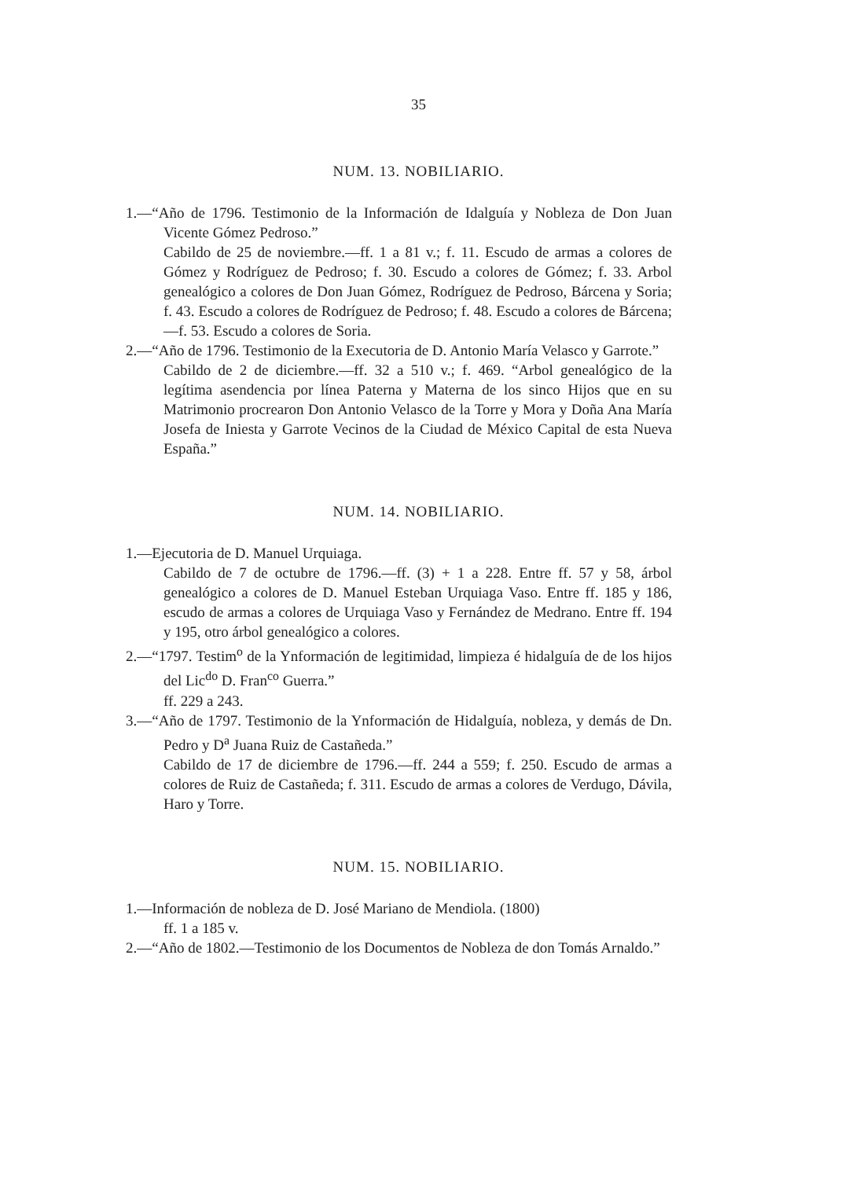35
NUM. 13. NOBILIARIO.
1.—“Año de 1796. Testimonio de la Información de Idalguía y Nobleza de Don Juan Vicente Gómez Pedroso.”
Cabildo de 25 de noviembre.—ff. 1 a 81 v.; f. 11. Escudo de armas a colores de Gómez y Rodríguez de Pedroso; f. 30. Escudo a colores de Gómez; f. 33. Arbol genealógico a colores de Don Juan Gómez, Rodríguez de Pedroso, Bárcena y Soria; f. 43. Escudo a colores de Rodríguez de Pedroso; f. 48. Escudo a colores de Bárcena;—f. 53. Escudo a colores de Soria.
2.—“Año de 1796. Testimonio de la Executoria de D. Antonio María Velasco y Garrote.”
Cabildo de 2 de diciembre.—ff. 32 a 510 v.; f. 469. “Arbol genealógico de la legítima asendencia por línea Paterna y Materna de los sinco Hijos que en su Matrimonio procrearon Don Antonio Velasco de la Torre y Mora y Doña Ana María Josefa de Iniesta y Garrote Vecinos de la Ciudad de México Capital de esta Nueva España.”
NUM. 14. NOBILIARIO.
1.—Ejecutoria de D. Manuel Urquiaga.
Cabildo de 7 de octubre de 1796.—ff. (3) + 1 a 228. Entre ff. 57 y 58, árbol genealógico a colores de D. Manuel Esteban Urquiaga Vaso. Entre ff. 185 y 186, escudo de armas a colores de Urquiaga Vaso y Fernández de Medrano. Entre ff. 194 y 195, otro árbol genealógico a colores.
2.—“1797. Testim<sup>o</sup> de la Ynformación de legitimidad, limpieza é hidalguía de de los hijos del Lic<sup>do</sup> D. Fran<sup>co</sup> Guerra.”
ff. 229 a 243.
3.—“Año de 1797. Testimonio de la Ynformación de Hidalguía, nobleza, y demás de Dn. Pedro y D<sup>a</sup> Juana Ruiz de Castañeda.”
Cabildo de 17 de diciembre de 1796.—ff. 244 a 559; f. 250. Escudo de armas a colores de Ruiz de Castañeda; f. 311. Escudo de armas a colores de Verdugo, Dávila, Haro y Torre.
NUM. 15. NOBILIARIO.
1.—Información de nobleza de D. José Mariano de Mendiola. (1800)
ff. 1 a 185 v.
2.—“Año de 1802.—Testimonio de los Documentos de Nobleza de don Tomás Arnaldo.”